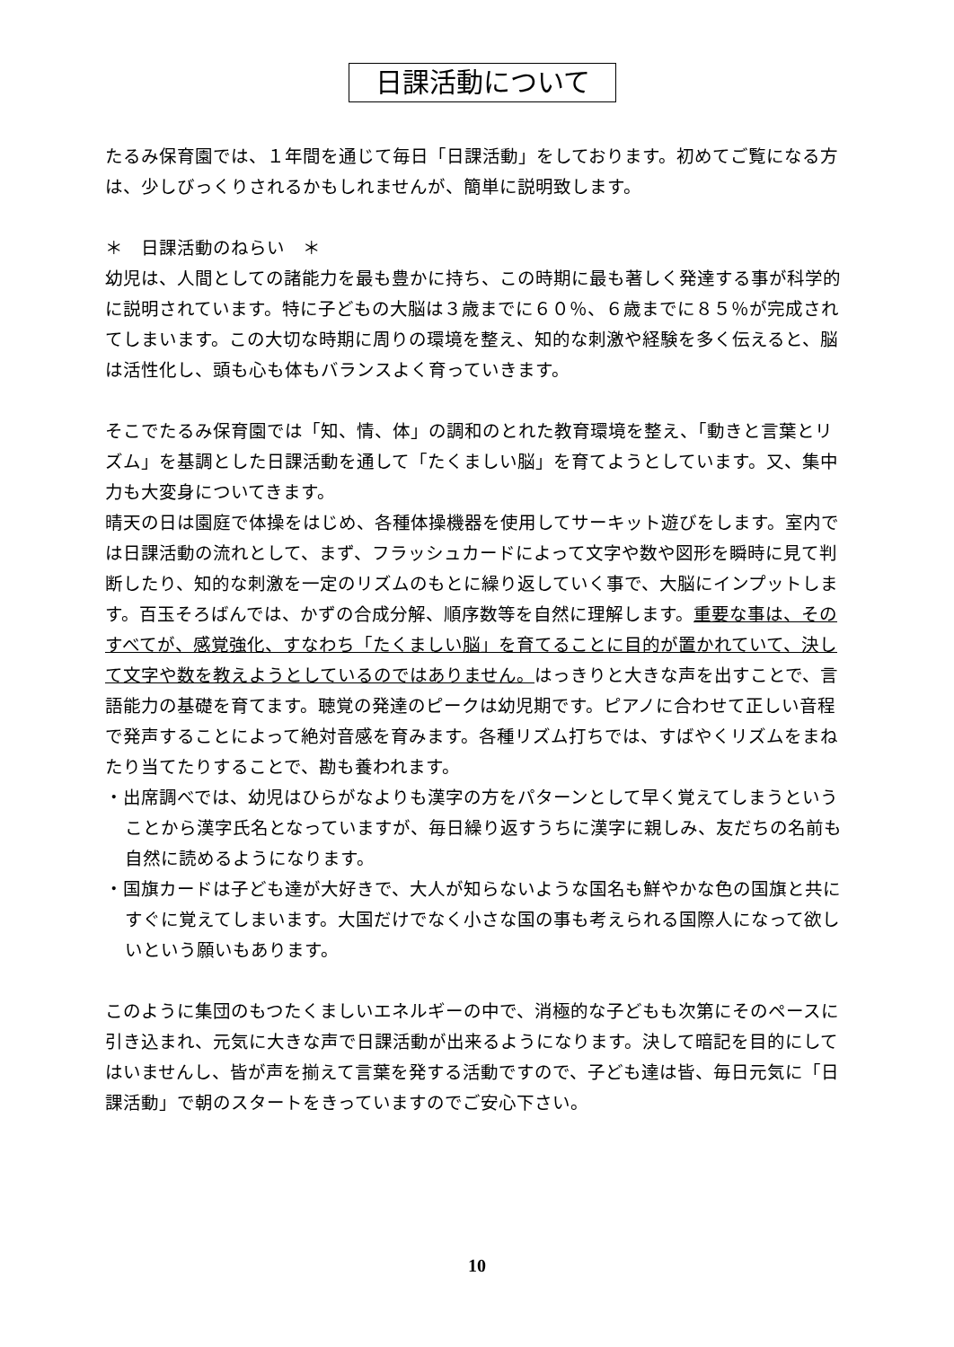日課活動について
たるみ保育園では、１年間を通じて毎日「日課活動」をしております。初めてご覧になる方は、少しびっくりされるかもしれませんが、簡単に説明致します。
＊　日課活動のねらい　＊
幼児は、人間としての諸能力を最も豊かに持ち、この時期に最も著しく発達する事が科学的に説明されています。特に子どもの大脳は３歳までに６０％、６歳までに８５％が完成されてしまいます。この大切な時期に周りの環境を整え、知的な刺激や経験を多く伝えると、脳は活性化し、頭も心も体もバランスよく育っていきます。
そこでたるみ保育園では「知、情、体」の調和のとれた教育環境を整え、「動きと言葉とリズム」を基調とした日課活動を通して「たくましい脳」を育てようとしています。又、集中力も大変身についてきます。
晴天の日は園庭で体操をはじめ、各種体操機器を使用してサーキット遊びをします。室内では日課活動の流れとして、まず、フラッシュカードによって文字や数や図形を瞬時に見て判断したり、知的な刺激を一定のリズムのもとに繰り返していく事で、大脳にインプットします。百玉そろばんでは、かずの合成分解、順序数等を自然に理解します。重要な事は、そのすべてが、感覚強化、すなわち「たくましい脳」を育てることに目的が置かれていて、決して文字や数を教えようとしているのではありません。はっきりと大きな声を出すことで、言語能力の基礎を育てます。聴覚の発達のピークは幼児期です。ピアノに合わせて正しい音程で発声することによって絶対音感を育みます。各種リズム打ちでは、すばやくリズムをまねたり当てたりすることで、勘も養われます。
・出席調べでは、幼児はひらがなよりも漢字の方をパターンとして早く覚えてしまうということから漢字氏名となっていますが、毎日繰り返すうちに漢字に親しみ、友だちの名前も自然に読めるようになります。
・国旗カードは子ども達が大好きで、大人が知らないような国名も鮮やかな色の国旗と共にすぐに覚えてしまいます。大国だけでなく小さな国の事も考えられる国際人になって欲しいという願いもあります。
このように集団のもつたくましいエネルギーの中で、消極的な子どもも次第にそのペースに引き込まれ、元気に大きな声で日課活動が出来るようになります。決して暗記を目的にしてはいませんし、皆が声を揃えて言葉を発する活動ですので、子ども達は皆、毎日元気に「日課活動」で朝のスタートをきっていますのでご安心下さい。
10